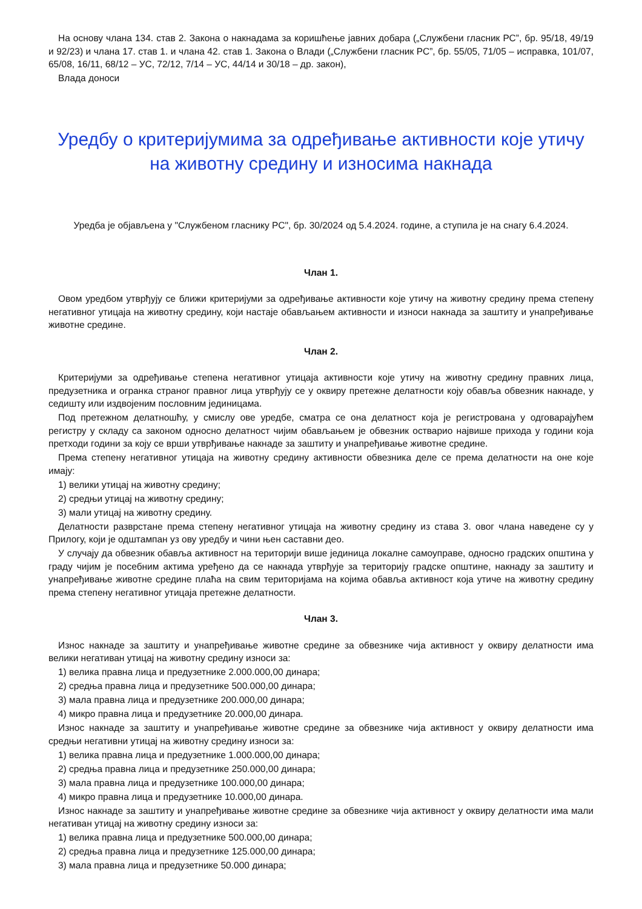На основу члана 134. став 2. Закона о накнадама за коришћење јавних добара („Службени гласник РС”, бр. 95/18, 49/19 и 92/23) и члана 17. став 1. и члана 42. став 1. Закона о Влади („Службени гласник РС”, бр. 55/05, 71/05 – исправка, 101/07, 65/08, 16/11, 68/12 – УС, 72/12, 7/14 – УС, 44/14 и 30/18 – др. закон),
Влада доноси
Уредбу о критеријумима за одређивање активности које утичу на животну средину и износима накнада
Уредба је објављена у "Службеном гласнику РС", бр. 30/2024 од 5.4.2024. године, а ступила је на снагу 6.4.2024.
Члан 1.
Овом уредбом утврђују се ближи критеријуми за одређивање активности које утичу на животну средину према степену негативног утицаја на животну средину, који настаје обављањем активности и износи накнада за заштиту и унапређивање животне средине.
Члан 2.
Критеријуми за одређивање степена негативног утицаја активности које утичу на животну средину правних лица, предузетника и огранка страног правног лица утврђују се у оквиру претежне делатности коју обавља обвезник накнаде, у седишту или издвојеним пословним јединицама.
Под претежном делатношћу, у смислу ове уредбе, сматра се она делатност која је регистрована у одговарајућем регистру у складу са законом односно делатност чијим обављањем је обвезник остварио највише прихода у години која претходи години за коју се врши утврђивање накнаде за заштиту и унапређивање животне средине.
Према степену негативног утицаја на животну средину активности обвезника деле се према делатности на оне које имају:
1) велики утицај на животну средину;
2) средњи утицај на животну средину;
3) мали утицај на животну средину.
Делатности разврстане према степену негативног утицаја на животну средину из става 3. овог члана наведене су у Прилогу, који је одштампан уз ову уредбу и чини њен саставни део.
У случају да обвезник обавља активност на територији више јединица локалне самоуправе, односно градских општина у граду чијим је посебним актима уређено да се накнада утврђује за територију градске општине, накнаду за заштиту и унапређивање животне средине плаћа на свим територијама на којима обавља активност која утиче на животну средину према степену негативног утицаја претежне делатности.
Члан 3.
Износ накнаде за заштиту и унапређивање животне средине за обвезнике чија активност у оквиру делатности има велики негативан утицај на животну средину износи за:
1) велика правна лица и предузетнике 2.000.000,00 динара;
2) средња правна лица и предузетнике 500.000,00 динара;
3) мала правна лица и предузетнике 200.000,00 динара;
4) микро правна лица и предузетнике 20.000,00 динара.
Износ накнаде за заштиту и унапређивање животне средине за обвезнике чија активност у оквиру делатности има средњи негативни утицај на животну средину износи за:
1) велика правна лица и предузетнике 1.000.000,00 динара;
2) средња правна лица и предузетнике 250.000,00 динара;
3) мала правна лица и предузетнике 100.000,00 динара;
4) микро правна лица и предузетнике 10.000,00 динара.
Износ накнаде за заштиту и унапређивање животне средине за обвезнике чија активност у оквиру делатности има мали негативан утицај на животну средину износи за:
1) велика правна лица и предузетнике 500.000,00 динара;
2) средња правна лица и предузетнике 125.000,00 динара;
3) мала правна лица и предузетнике 50.000 динара;